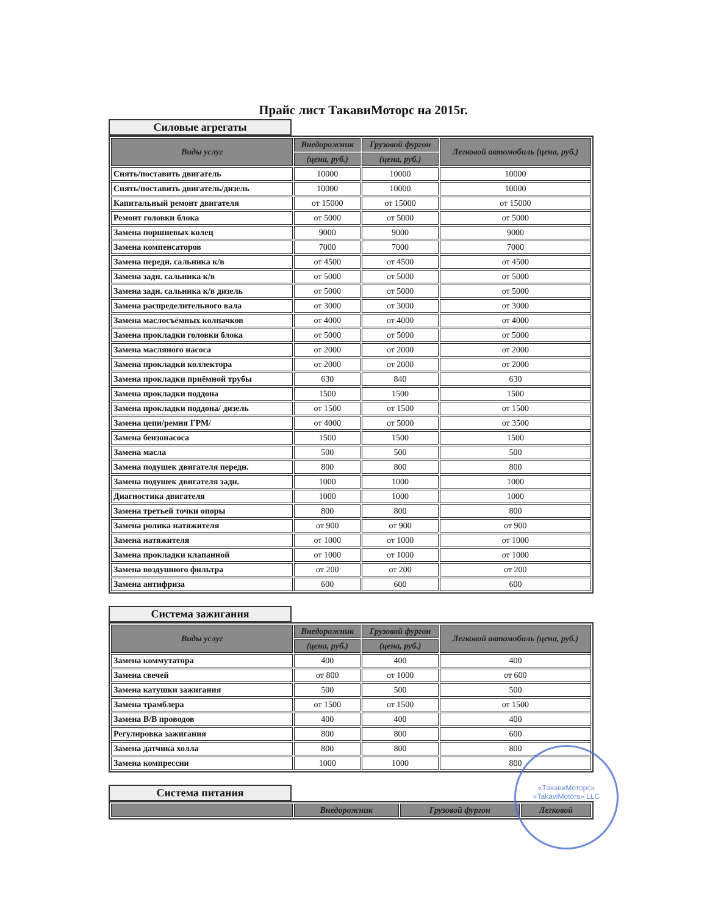Прайс лист ТакавиМоторс на 2015г.
Силовые агрегаты
| Виды услуг | Внедорожник | Грузовой фургон | Легковой автомобиль (цена, руб.) |
| --- | --- | --- | --- |
| | (цена, руб.) | (цена, руб.) | |
| Снять/поставить двигатель | 10000 | 10000 | 10000 |
| Снять/поставить двигатель/дизель | 10000 | 10000 | 10000 |
| Капитальный ремонт двигателя | от 15000 | от 15000 | от 15000 |
| Ремонт головки блока | от 5000 | от 5000 | от 5000 |
| Замена поршневых колец | 9000 | 9000 | 9000 |
| Замена компенсаторов | 7000 | 7000 | 7000 |
| Замена передн. сальника к/в | от 4500 | от 4500 | от 4500 |
| Замена задн. сальника к/в | от 5000 | от 5000 | от 5000 |
| Замена задн. сальника к/в дизель | от 5000 | от 5000 | от 5000 |
| Замена распределительного вала | от 3000 | от 3000 | от 3000 |
| Замена маслосъёмных колпачков | от 4000 | от 4000 | от 4000 |
| Замена прокладки головки блока | от 5000 | от 5000 | от 5000 |
| Замена масляного насоса | от 2000 | от 2000 | от 2000 |
| Замена прокладки коллектора | от 2000 | от 2000 | от 2000 |
| Замена прокладки приёмной трубы | 630 | 840 | 630 |
| Замена прокладки поддона | 1500 | 1500 | 1500 |
| Замена прокладки поддона/ дизель | от 1500 | от 1500 | от 1500 |
| Замена цепи/ремня ГРМ/ | от 4000 | от 5000 | от 3500 |
| Замена бензонасоса | 1500 | 1500 | 1500 |
| Замена масла | 500 | 500 | 500 |
| Замена подушек двигателя передн. | 800 | 800 | 800 |
| Замена подушек двигателя задн. | 1000 | 1000 | 1000 |
| Диагностика двигателя | 1000 | 1000 | 1000 |
| Замена третьей точки опоры | 800 | 800 | 800 |
| Замена ролика натяжителя | от 900 | от 900 | от 900 |
| Замена натяжителя | от 1000 | от 1000 | от 1000 |
| Замена прокладки клапанной | от 1000 | от 1000 | от 1000 |
| Замена воздушного фильтра | от 200 | от 200 | от 200 |
| Замена антифриза | 600 | 600 | 600 |
Система зажигания
| Виды услуг | Внедорожник | Грузовой фургон | Легковой автомобиль (цена, руб.) |
| --- | --- | --- | --- |
| | (цена, руб.) | (цена, руб.) | |
| Замена коммутатора | 400 | 400 | 400 |
| Замена свечей | от 800 | от 1000 | от 600 |
| Замена катушки зажигания | 500 | 500 | 500 |
| Замена трамблера | от 1500 | от 1500 | от 1500 |
| Замена В/В проводов | 400 | 400 | 400 |
| Регулировка зажигания | 800 | 800 | 600 |
| Замена датчика холла | 800 | 800 | 800 |
| Замена компрессии | 1000 | 1000 | 800 |
Система питания
| | Внедорожник | Грузовой фургон | Легковой |
| --- | --- | --- | --- |
«ТакавиМоторс» «TakaviMotors» LLC